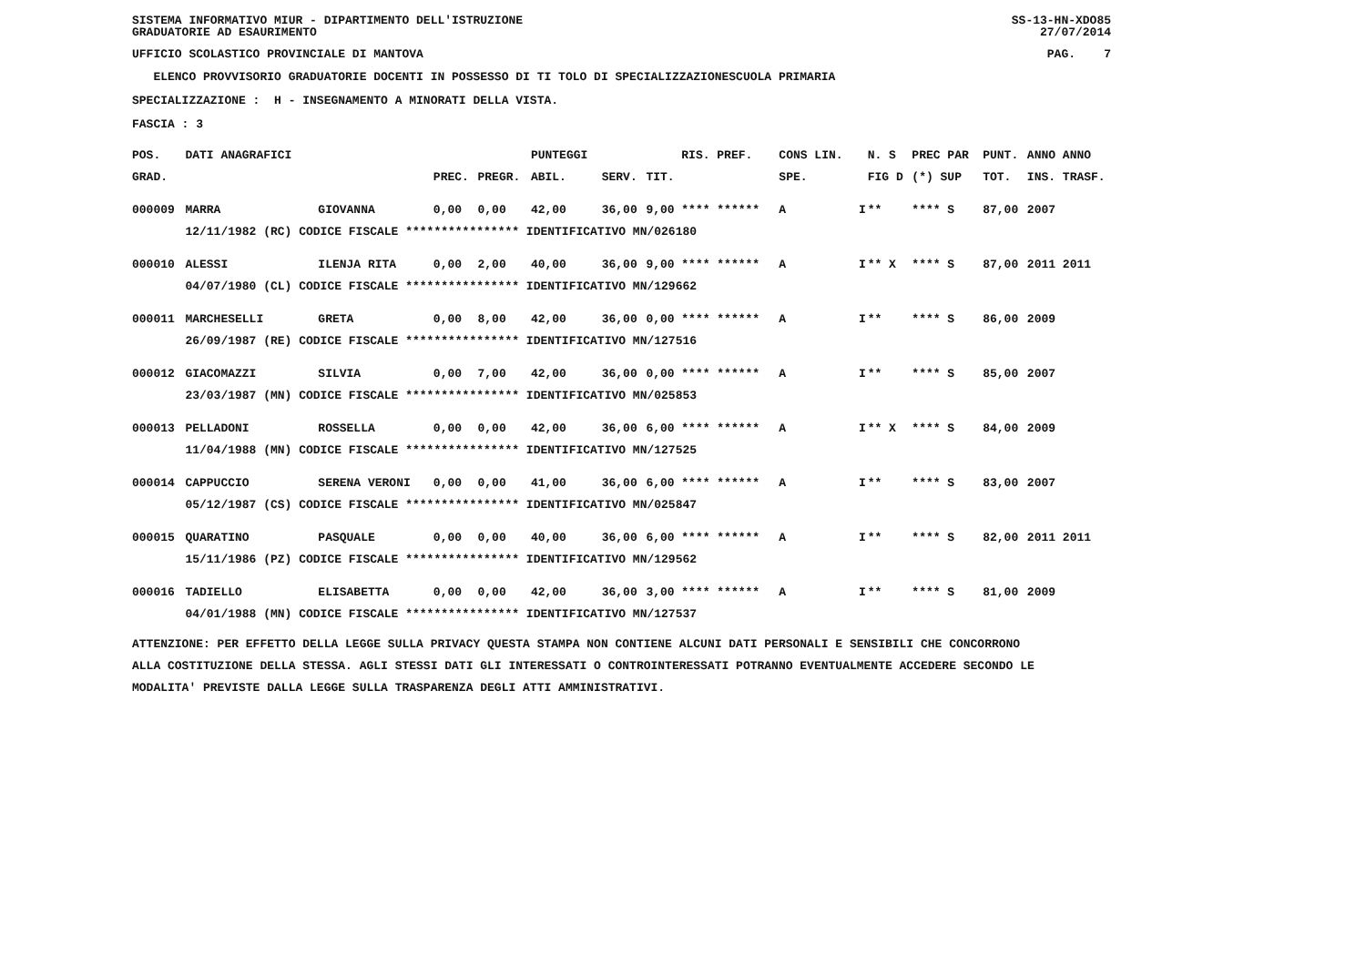SISTEMA INFORMATIVO MIUR - DIPARTIMENTO DELL'ISTRUZIONE
GRADUATORIE AD ESAURIMENTO SS-13-HN-XDO85
27/07/2014
UFFICIO SCOLASTICO PROVINCIALE DI MANTOVA PAG. 7
ELENCO PROVVISORIO GRADUATORIE DOCENTI IN POSSESSO DI TI TOLO DI SPECIALIZZAZIONESCUOLA PRIMARIA
SPECIALIZZAZIONE : H - INSEGNAMENTO A MINORATI DELLA VISTA.
FASCIA : 3
| POS. | DATI ANAGRAFICI | | | | PUNTEGGI | | | RIS. PREF. | CONS LIN. | | N. S | PREC PAR | PUNT. | ANNO ANNO |
| --- | --- | --- | --- | --- | --- | --- | --- | --- | --- | --- | --- | --- | --- | --- |
| GRAD. | | | PREC. | PREGR. | ABIL. | SERV. | TIT. | | SPE. | | FIG D | (*) SUP | TOT. | INS. TRASF. |
| 000009 | MARRA | GIOVANNA | 0,00 | 0,00 | 42,00 | 36,00 | 9,00 | **** ****** | A | I | ** | **** S | 87,00 | 2007 |
| | 12/11/1982 (RC) CODICE FISCALE **************** IDENTIFICATIVO MN/026180 | | | | | | | | | | | | | |
| 000010 | ALESSI | ILENJA RITA | 0,00 | 2,00 | 40,00 | 36,00 | 9,00 | **** ****** | A | I | ** X | **** S | 87,00 | 2011 2011 |
| | 04/07/1980 (CL) CODICE FISCALE **************** IDENTIFICATIVO MN/129662 | | | | | | | | | | | | | |
| 000011 | MARCHESELLI | GRETA | 0,00 | 8,00 | 42,00 | 36,00 | 0,00 | **** ****** | A | I | ** | **** S | 86,00 | 2009 |
| | 26/09/1987 (RE) CODICE FISCALE **************** IDENTIFICATIVO MN/127516 | | | | | | | | | | | | | |
| 000012 | GIACOMAZZI | SILVIA | 0,00 | 7,00 | 42,00 | 36,00 | 0,00 | **** ****** | A | I | ** | **** S | 85,00 | 2007 |
| | 23/03/1987 (MN) CODICE FISCALE **************** IDENTIFICATIVO MN/025853 | | | | | | | | | | | | | |
| 000013 | PELLADONI | ROSSELLA | 0,00 | 0,00 | 42,00 | 36,00 | 6,00 | **** ****** | A | I | ** X | **** S | 84,00 | 2009 |
| | 11/04/1988 (MN) CODICE FISCALE **************** IDENTIFICATIVO MN/127525 | | | | | | | | | | | | | |
| 000014 | CAPPUCCIO | SERENA VERONI | 0,00 | 0,00 | 41,00 | 36,00 | 6,00 | **** ****** | A | I | ** | **** S | 83,00 | 2007 |
| | 05/12/1987 (CS) CODICE FISCALE **************** IDENTIFICATIVO MN/025847 | | | | | | | | | | | | | |
| 000015 | QUARATINO | PASQUALE | 0,00 | 0,00 | 40,00 | 36,00 | 6,00 | **** ****** | A | I | ** | **** S | 82,00 | 2011 2011 |
| | 15/11/1986 (PZ) CODICE FISCALE **************** IDENTIFICATIVO MN/129562 | | | | | | | | | | | | | |
| 000016 | TADIELLO | ELISABETTA | 0,00 | 0,00 | 42,00 | 36,00 | 3,00 | **** ****** | A | I | ** | **** S | 81,00 | 2009 |
| | 04/01/1988 (MN) CODICE FISCALE **************** IDENTIFICATIVO MN/127537 | | | | | | | | | | | | | |
ATTENZIONE: PER EFFETTO DELLA LEGGE SULLA PRIVACY QUESTA STAMPA NON CONTIENE ALCUNI DATI PERSONALI E SENSIBILI CHE CONCORRONO
ALLA COSTITUZIONE DELLA STESSA. AGLI STESSI DATI GLI INTERESSATI O CONTROINTERESSATI POTRANNO EVENTUALMENTE ACCEDERE SECONDO LE
MODALITA' PREVISTE DALLA LEGGE SULLA TRASPARENZA DEGLI ATTI AMMINISTRATIVI.